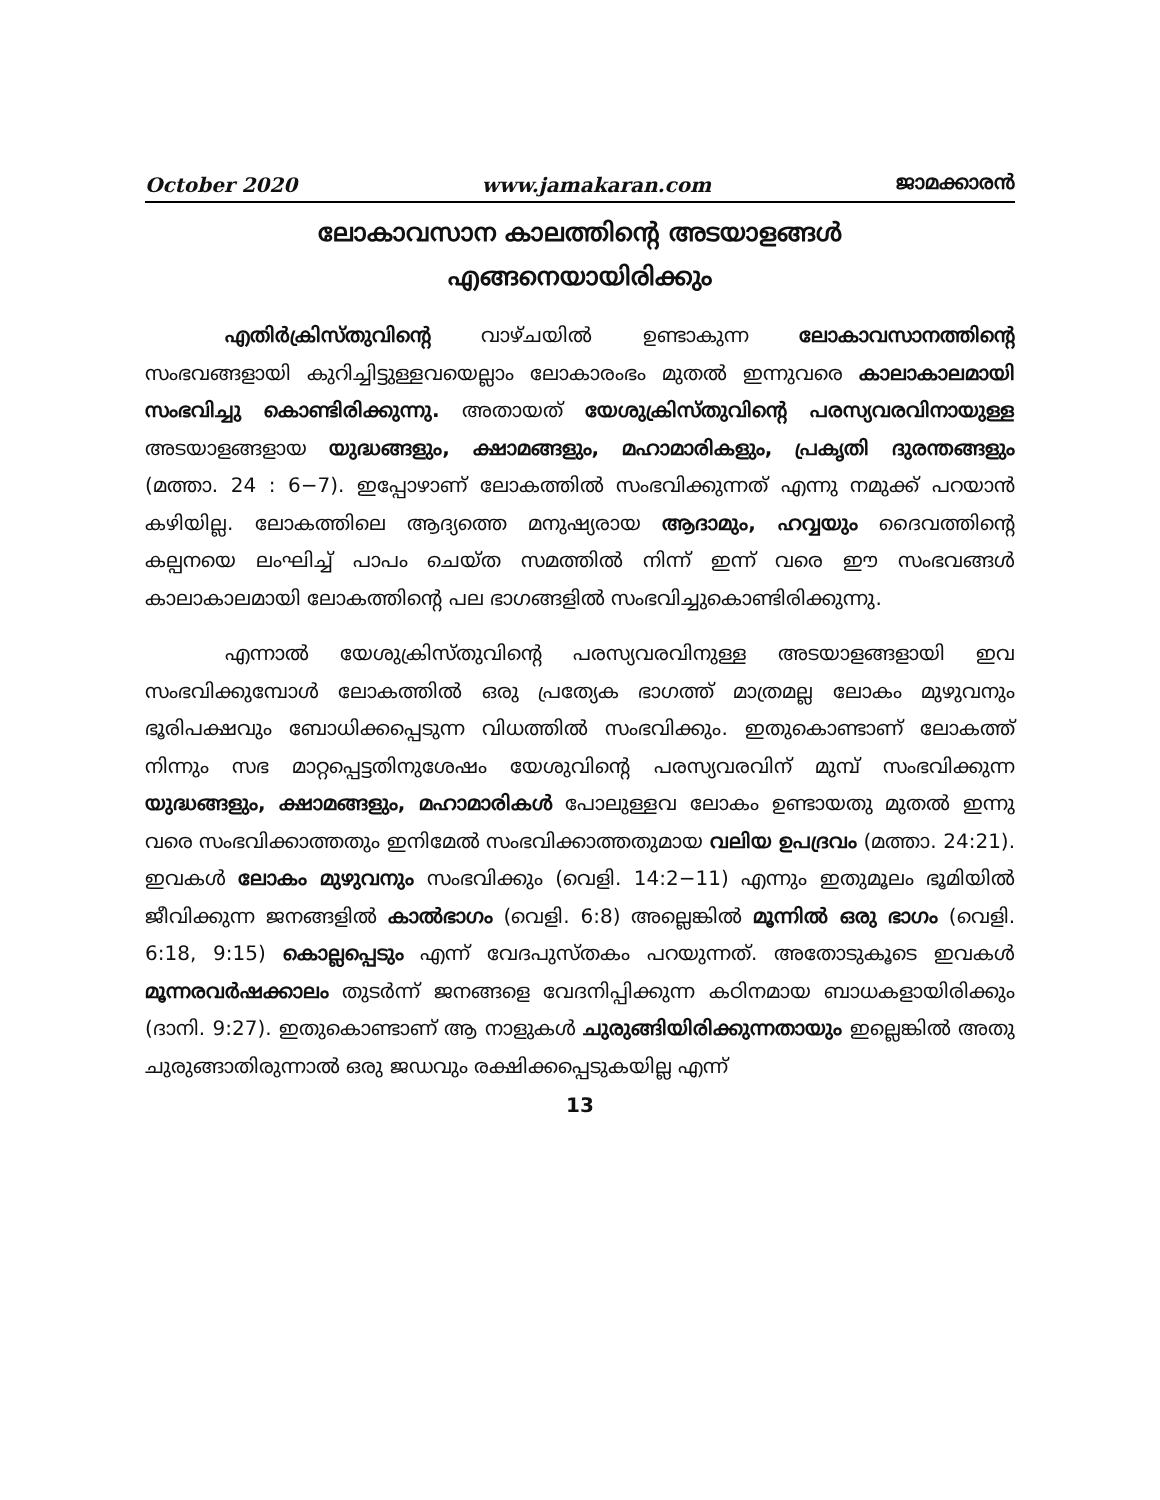October 2020 www.jamakaran.com ജാമക്കാരൻ
ലോകാവസാന കാലത്തിന്റെ അടയാളങ്ങൾ
എങ്ങനെയായിരിക്കും
എതിർക്രിസ്തുവിന്റെ വാഴ്ചയിൽ ഉണ്ടാകുന്ന ലോകാവസാനത്തിന്റെ സംഭവങ്ങളായി കുറിച്ചിട്ടുള്ളവയെല്ലാം ലോകാരംഭം മുതൽ ഇന്നുവരെ കാലാകാലമായി സംഭവിച്ചു കൊണ്ടിരിക്കുന്നു. അതായത് യേശുക്രിസ്തുവിന്റെ പരസ്യവരവിനായുള്ള അടയാളങ്ങളായ യുദ്ധങ്ങളും, ക്ഷാമങ്ങളും, മഹാമാരികളും, പ്രകൃതി ദുരന്തങ്ങളും (മത്താ. 24 : 6−7). ഇപ്പോഴാണ് ലോകത്തിൽ സംഭവിക്കുന്നത് എന്നു നമുക്ക് പറയാൻ കഴിയില്ല. ലോകത്തിലെ ആദ്യത്തെ മനുഷ്യരായ ആദാമും, ഹവ്വയും ദൈവത്തിന്റെ കല്പനയെ ലംഘിച്ച് പാപം ചെയ്ത സമത്തിൽ നിന്ന് ഇന്ന് വരെ ഈ സംഭവങ്ങൾ കാലാകാലമായി ലോകത്തിന്റെ പല ഭാഗങ്ങളിൽ സംഭവിച്ചുകൊണ്ടിരിക്കുന്നു.
എന്നാൽ യേശുക്രിസ്തുവിന്റെ പരസ്യവരവിനുള്ള അടയാളങ്ങളായി ഇവ സംഭവിക്കുമ്പോൾ ലോകത്തിൽ ഒരു പ്രത്യേക ഭാഗത്ത് മാത്രമല്ല ലോകം മുഴുവനും ഭൂരിപക്ഷവും ബോധിക്കപ്പെടുന്ന വിധത്തിൽ സംഭവിക്കും. ഇതുകൊണ്ടാണ് ലോകത്ത് നിന്നും സഭ മാറ്റപ്പെട്ടതിനുശേഷം യേശുവിന്റെ പരസ്യവരവിന് മുമ്പ് സംഭവിക്കുന്ന യുദ്ധങ്ങളും, ക്ഷാമങ്ങളും, മഹാമാരികൾ പോലുള്ളവ ലോകം ഉണ്ടായതു മുതൽ ഇന്നു വരെ സംഭവിക്കാത്തതും ഇനിമേൽ സംഭവിക്കാത്തതുമായ വലിയ ഉപദ്രവം (മത്താ. 24:21). ഇവകൾ ലോകം മുഴുവനും സംഭവിക്കും (വെളി. 14:2−11) എന്നും ഇതുമൂലം ഭൂമിയിൽ ജീവിക്കുന്ന ജനങ്ങളിൽ കാൽഭാഗം (വെളി. 6:8) അല്ലെങ്കിൽ മൂന്നിൽ ഒരു ഭാഗം (വെളി. 6:18, 9:15) കൊല്ലപ്പെടും എന്ന് വേദപുസ്തകം പറയുന്നത്. അതോടുകൂടെ ഇവകൾ മൂന്നരവർഷക്കാലം തുടർന്ന് ജനങ്ങളെ വേദനിപ്പിക്കുന്ന കഠിനമായ ബാധകളായിരിക്കും (ദാനി. 9:27). ഇതുകൊണ്ടാണ് ആ നാളുകൾ ചുരുങ്ങിയിരിക്കുന്നതായും ഇല്ലെങ്കിൽ അതു ചുരുങ്ങാതിരുന്നാൽ ഒരു ജഡവും രക്ഷിക്കപ്പെടുകയില്ല എന്ന്
13